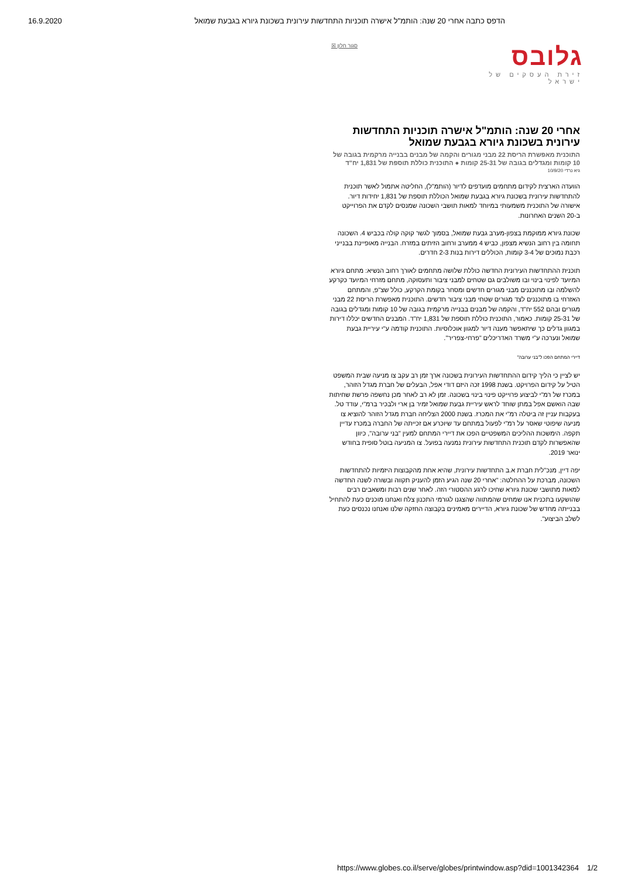16.9.2020 הדפס כתבה אחרי 20 שנה: הותמ"ל אישרה תוכניות התחדשות עירונית בשכונת גיורא בגבעת שמואל
גלובס
זירת העסקים של ישראל
סגור חלון ☒
אחרי 20 שנה: הותמ"ל אישרה תוכניות התחדשות עירונית בשכונת גיורא בגבעת שמואל
התוכנית מאפשרת הריסת 22 מבני מגורים והקמה של מבנים בבנייה מרקמית בגובה של 10 קומות ומגדלים בגובה של 25-31 קומות ● התוכנית כוללת תוספת של 1,831 יח"ד
גיא נרדי 10/9/20
הוועדה הארצית לקידום מתחמים מועדפים לדיור (הותמ"ל), החליטה אתמול לאשר תוכנית להתחדשות עירונית בשכונת גיורא בגבעת שמואל הכוללת תוספת של 1,831 יחידות דיור. אישורה של התוכנית משמעותי במיוחד למאות תושבי השכונה שמנסים לקדם את הפרוייקט ב-20 השנים האחרונות.
שכונת גיורא ממוקמת בצפון-מערב גבעת שמואל, בסמוך לגשר קוקה קולה בכביש 4. השכונה תחומה בין רחוב הנשיא מצפון, כביש 4 ממערב ורחוב הזיתים במזרח. הבנייה מאופיינת בבנייני רכבת נמוכים של 3-4 קומות, הכוללים דירות בנות 2-3 חדרים.
תוכנית ההתחדשות העירונית החדשה כוללת שלושה מתחמים לאורך רחוב הנשיא: מתחם גיורא המיועד לפינוי בינוי ובו משולבים גם שטחים למבני ציבור ותעסוקה, מתחם מזרחי המיועד כקרקע להשלמה ובו מתוכננים מבני מגורים חדשים ומסחר בקומת הקרקע, כולל שצ"פ, והמתחם האזרחי בו מתוכננים לצד מגורים שטחי מבני ציבור חדשים. התוכנית מאפשרת הריסת 22 מבני מגורים ובהם 552 יח"ד, והקמה של מבנים בבנייה מרקמית בגובה של 10 קומות ומגדלים בגובה של 25-31 קומות. כאמור, התוכנית כוללת תוספת של 1,831 יח"ד. המבנים החדשים יכללו דירות במגוון גדלים כך שיתאפשר מענה דיור למגוון אוכלוסיות. התוכנית קודמה ע"י עיריית גבעת שמואל ונערכה ע"י משרד האדריכלים "פרחי-צפריר".
דיירי המתחם הפכו ל"בני ערובה"
יש לציין כי הליך קידום ההתחדשות העירונית בשכונה ארך זמן רב עקב צו מניעה שבית המשפט הטיל על קידום הפרויקט. בשנת 1998 זכה היזם דודי אפל, הבעלים של חברת מגדל הזוהר, במכרז של רמ"י לביצוע פרוייקט פינוי בינוי בשכונה. זמן לא רב לאחר מכן נחשפה פרשת שחיתות שבה הואשם אפל במתן שוחד לראש עיריית גבעת שמואל זמיר בן ארי ולבכיר ברמ"י, עודד טל. בעקבות עניין זה ביטלה רמ"י את המכרז. בשנת 2000 הצליחה חברת מגדל הזוהר להוציא צו מניעה שיפוטי שאסר על רמ"י לפעול במתחם עד שיוכרע אם זכייתה של החברה במכרז עדיין תקפה. הימשכות ההליכים המשפטיים הפכו את דיירי המתחם למעין "בני ערובה", כיוון שהאפשרות לקדם תוכנית התחדשות עירונית נמנעה בפועל. צו המניעה בוטל סופית בחודש ינואר 2019.
יפה דיין, מנכ"לית חברת א.ב התחדשות עירונית, שהיא אחת מהקבוצות היזמיות להתחדשות השכונה, מברכת על ההחלטה: "אחרי 20 שנה הגיע הזמן להעניק תקווה ובשורה לשנה החדשה למאות מתושבי שכונת גיורא שחיכו לרגע ההסטורי הזה. לאחר שנים רבות ומשאבים רבים שהושקעו בתכנית אנו שמחים שהמתווה שהצגנו לגורמי התכנון צלח ואנחנו מוכנים כעת להתחיל בבנייתה מחדש של שכונת גיורא, הדיירים מאמינים בקבוצה החזקה שלנו ואנחנו נכנסים כעת לשלב הביצוע".
https://www.globes.co.il/serve/globes/printwindow.asp?did=1001342364 1/2